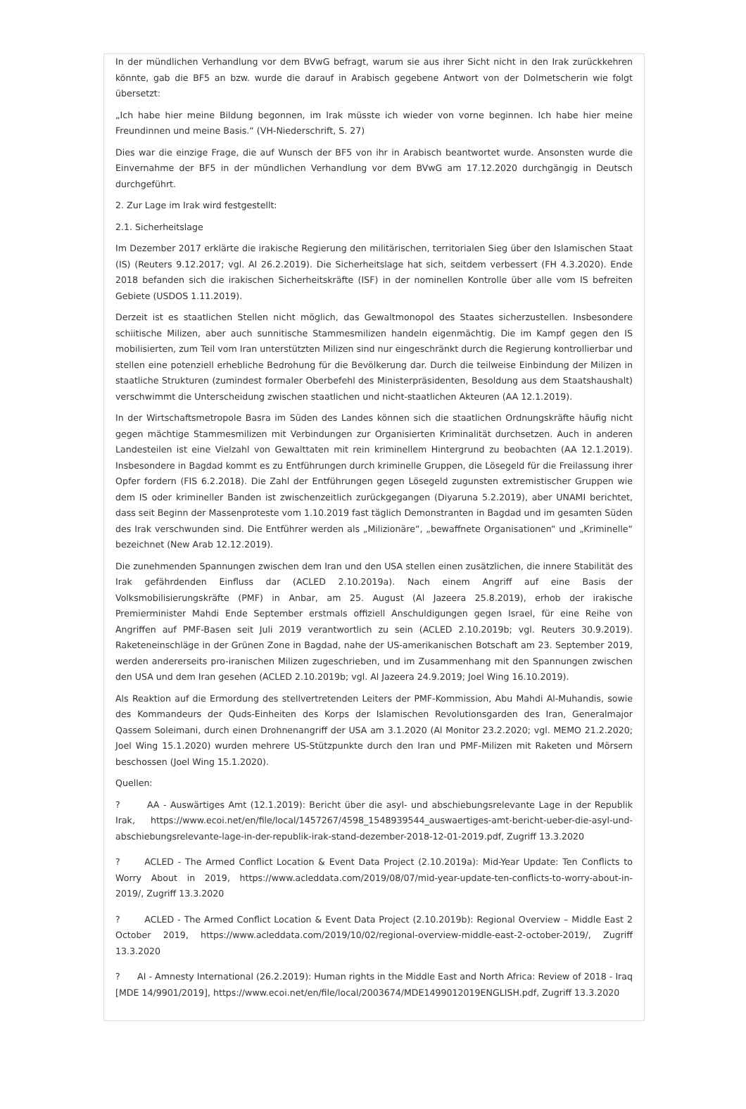In der mündlichen Verhandlung vor dem BVwG befragt, warum sie aus ihrer Sicht nicht in den Irak zurückkehren könnte, gab die BF5 an bzw. wurde die darauf in Arabisch gegebene Antwort von der Dolmetscherin wie folgt übersetzt:
„Ich habe hier meine Bildung begonnen, im Irak müsste ich wieder von vorne beginnen. Ich habe hier meine Freundinnen und meine Basis.“ (VH-Niederschrift, S. 27)
Dies war die einzige Frage, die auf Wunsch der BF5 von ihr in Arabisch beantwortet wurde. Ansonsten wurde die Einvernahme der BF5 in der mündlichen Verhandlung vor dem BVwG am 17.12.2020 durchgängig in Deutsch durchgeführt.
2. Zur Lage im Irak wird festgestellt:
2.1. Sicherheitslage
Im Dezember 2017 erklärte die irakische Regierung den militärischen, territorialen Sieg über den Islamischen Staat (IS) (Reuters 9.12.2017; vgl. AI 26.2.2019). Die Sicherheitslage hat sich, seitdem verbessert (FH 4.3.2020). Ende 2018 befanden sich die irakischen Sicherheitskräfte (ISF) in der nominellen Kontrolle über alle vom IS befreiten Gebiete (USDOS 1.11.2019).
Derzeit ist es staatlichen Stellen nicht möglich, das Gewaltmonopol des Staates sicherzustellen. Insbesondere schiitische Milizen, aber auch sunnitische Stammesmilizen handeln eigenmächtig. Die im Kampf gegen den IS mobilisierten, zum Teil vom Iran unterstützten Milizen sind nur eingeschränkt durch die Regierung kontrollierbar und stellen eine potenziell erhebliche Bedrohung für die Bevölkerung dar. Durch die teilweise Einbindung der Milizen in staatliche Strukturen (zumindest formaler Oberbefehl des Ministerpräsidenten, Besoldung aus dem Staatshaushalt) verschwimmt die Unterscheidung zwischen staatlichen und nicht-staatlichen Akteuren (AA 12.1.2019).
In der Wirtschaftsmetropole Basra im Süden des Landes können sich die staatlichen Ordnungskräfte häufig nicht gegen mächtige Stammesmilizen mit Verbindungen zur Organisierten Kriminalität durchsetzen. Auch in anderen Landesteilen ist eine Vielzahl von Gewalttaten mit rein kriminellem Hintergrund zu beobachten (AA 12.1.2019). Insbesondere in Bagdad kommt es zu Entführungen durch kriminelle Gruppen, die Lösegeld für die Freilassung ihrer Opfer fordern (FIS 6.2.2018). Die Zahl der Entführungen gegen Lösegeld zugunsten extremistischer Gruppen wie dem IS oder krimineller Banden ist zwischenzeitlich zurückgegangen (Diyaruna 5.2.2019), aber UNAMI berichtet, dass seit Beginn der Massenproteste vom 1.10.2019 fast täglich Demonstranten in Bagdad und im gesamten Süden des Irak verschwunden sind. Die Entführer werden als „Milizionäre“, „bewaffnete Organisationen“ und „Kriminelle“ bezeichnet (New Arab 12.12.2019).
Die zunehmenden Spannungen zwischen dem Iran und den USA stellen einen zusätzlichen, die innere Stabilität des Irak gefährdenden Einfluss dar (ACLED 2.10.2019a). Nach einem Angriff auf eine Basis der Volksmobilisierungskräfte (PMF) in Anbar, am 25. August (Al Jazeera 25.8.2019), erhob der irakische Premierminister Mahdi Ende September erstmals offiziell Anschuldigungen gegen Israel, für eine Reihe von Angriffen auf PMF-Basen seit Juli 2019 verantwortlich zu sein (ACLED 2.10.2019b; vgl. Reuters 30.9.2019). Raketeneinschläge in der Grünen Zone in Bagdad, nahe der US-amerikanischen Botschaft am 23. September 2019, werden andererseits pro-iranischen Milizen zugeschrieben, und im Zusammenhang mit den Spannungen zwischen den USA und dem Iran gesehen (ACLED 2.10.2019b; vgl. Al Jazeera 24.9.2019; Joel Wing 16.10.2019).
Als Reaktion auf die Ermordung des stellvertretenden Leiters der PMF-Kommission, Abu Mahdi Al-Muhandis, sowie des Kommandeurs der Quds-Einheiten des Korps der Islamischen Revolutionsgarden des Iran, Generalmajor Qassem Soleimani, durch einen Drohnenangriff der USA am 3.1.2020 (Al Monitor 23.2.2020; vgl. MEMO 21.2.2020; Joel Wing 15.1.2020) wurden mehrere US-Stützpunkte durch den Iran und PMF-Milizen mit Raketen und Mörsern beschossen (Joel Wing 15.1.2020).
Quellen:
? AA - Auswärtiges Amt (12.1.2019): Bericht über die asyl- und abschiebungsrelevante Lage in der Republik Irak, https://www.ecoi.net/en/file/local/1457267/4598_1548939544_auswaertiges-amt-bericht-ueber-die-asyl-und-abschiebungsrelevante-lage-in-der-republik-irak-stand-dezember-2018-12-01-2019.pdf, Zugriff 13.3.2020
? ACLED - The Armed Conflict Location & Event Data Project (2.10.2019a): Mid-Year Update: Ten Conflicts to Worry About in 2019, https://www.acleddata.com/2019/08/07/mid-year-update-ten-conflicts-to-worry-about-in-2019/, Zugriff 13.3.2020
? ACLED - The Armed Conflict Location & Event Data Project (2.10.2019b): Regional Overview – Middle East 2 October 2019, https://www.acleddata.com/2019/10/02/regional-overview-middle-east-2-october-2019/, Zugriff 13.3.2020
? AI - Amnesty International (26.2.2019): Human rights in the Middle East and North Africa: Review of 2018 - Iraq [MDE 14/9901/2019], https://www.ecoi.net/en/file/local/2003674/MDE1499012019ENGLISH.pdf, Zugriff 13.3.2020